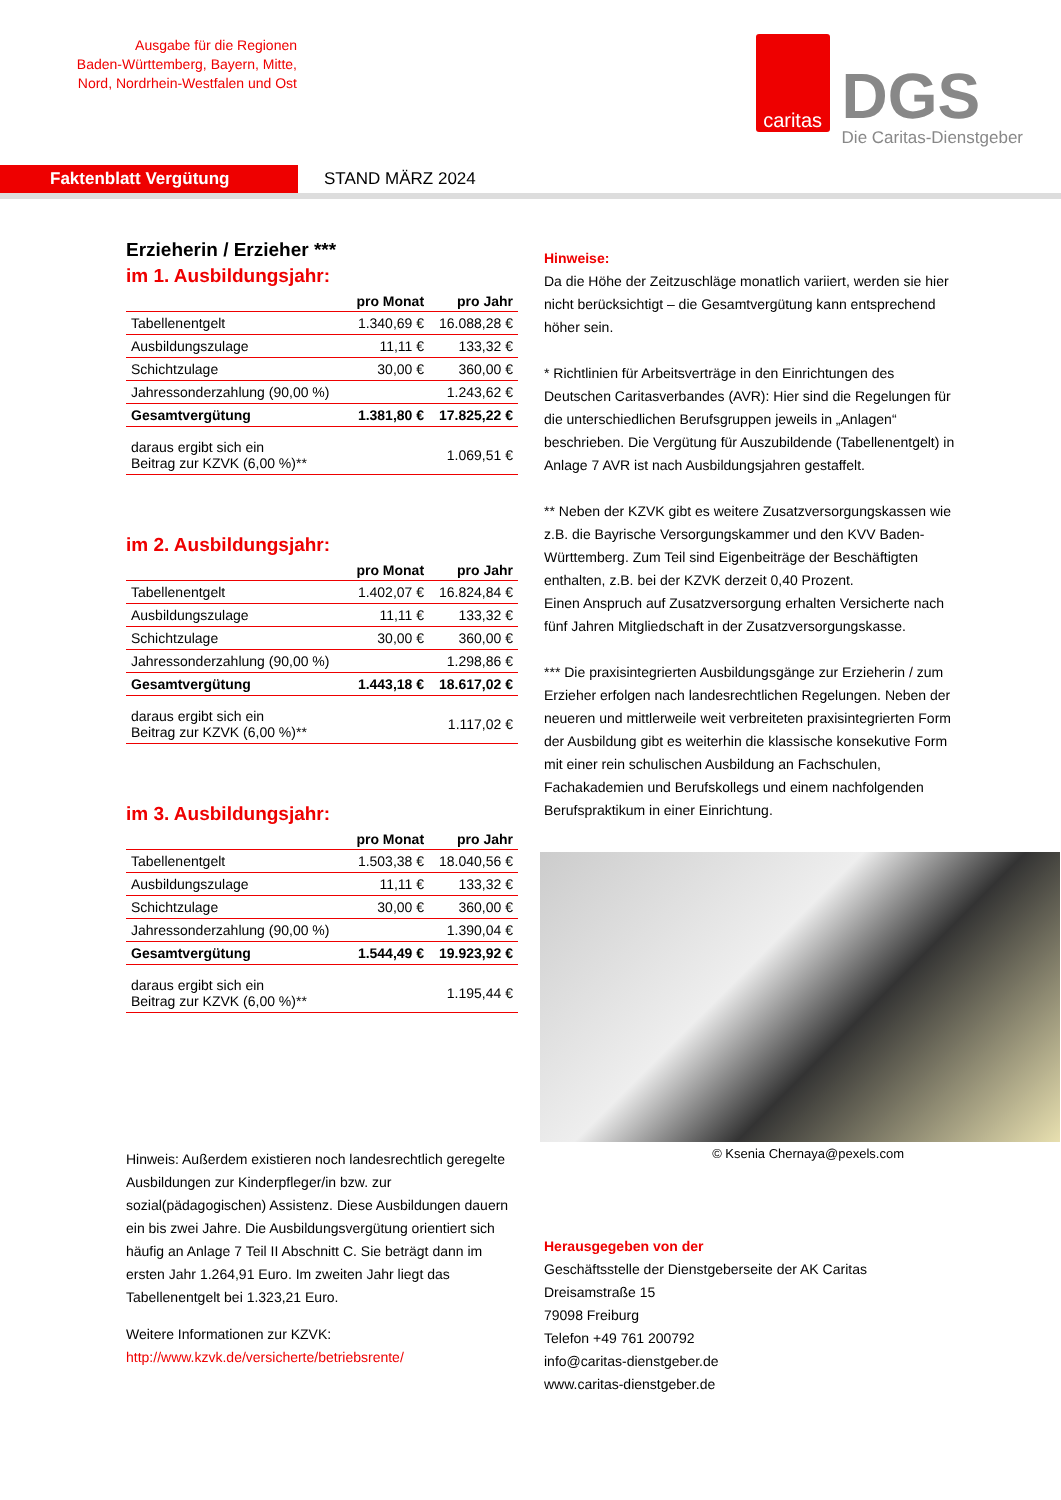Ausgabe für die Regionen
Baden-Württemberg, Bayern, Mitte,
Nord, Nordrhein-Westfalen und Ost
caritas
DGS
Die Caritas-Dienstgeber
Faktenblatt Vergütung
STAND MÄRZ 2024
Erzieherin / Erzieher ***
im 1. Ausbildungsjahr:
| | pro Monat | pro Jahr |
| --- | --- | --- |
| Tabellenentgelt | 1.340,69 € | 16.088,28 € |
| Ausbildungszulage | 11,11 € | 133,32 € |
| Schichtzulage | 30,00 € | 360,00 € |
| Jahressonderzahlung (90,00 %) | | 1.243,62 € |
| Gesamtvergütung | 1.381,80 € | 17.825,22 € |
| daraus ergibt sich ein Beitrag zur KZVK (6,00 %)** | | 1.069,51 € |
im 2. Ausbildungsjahr:
| | pro Monat | pro Jahr |
| --- | --- | --- |
| Tabellenentgelt | 1.402,07 € | 16.824,84 € |
| Ausbildungszulage | 11,11 € | 133,32 € |
| Schichtzulage | 30,00 € | 360,00 € |
| Jahressonderzahlung (90,00 %) | | 1.298,86 € |
| Gesamtvergütung | 1.443,18 € | 18.617,02 € |
| daraus ergibt sich ein Beitrag zur KZVK (6,00 %)** | | 1.117,02 € |
im 3. Ausbildungsjahr:
| | pro Monat | pro Jahr |
| --- | --- | --- |
| Tabellenentgelt | 1.503,38 € | 18.040,56 € |
| Ausbildungszulage | 11,11 € | 133,32 € |
| Schichtzulage | 30,00 € | 360,00 € |
| Jahressonderzahlung (90,00 %) | | 1.390,04 € |
| Gesamtvergütung | 1.544,49 € | 19.923,92 € |
| daraus ergibt sich ein Beitrag zur KZVK (6,00 %)** | | 1.195,44 € |
Hinweis: Außerdem existieren noch landesrechtlich geregelte Ausbildungen zur Kinderpfleger/in bzw. zur sozial(pädagogischen) Assistenz. Diese Ausbildungen dauern ein bis zwei Jahre. Die Ausbildungsvergütung orientiert sich häufig an Anlage 7 Teil II Abschnitt C. Sie beträgt dann im ersten Jahr 1.264,91 Euro. Im zweiten Jahr liegt das Tabellenentgelt bei 1.323,21 Euro.
Weitere Informationen zur KZVK:
http://www.kzvk.de/versicherte/betriebsrente/
Hinweise:
Da die Höhe der Zeitzuschläge monatlich variiert, werden sie hier nicht berücksichtigt – die Gesamtvergütung kann entsprechend höher sein.
* Richtlinien für Arbeitsverträge in den Einrichtungen des Deutschen Caritasverbandes (AVR): Hier sind die Regelungen für die unterschiedlichen Berufsgruppen jeweils in „Anlagen“ beschrieben. Die Vergütung für Auszubildende (Tabellenentgelt) in Anlage 7 AVR ist nach Ausbildungsjahren gestaffelt.
** Neben der KZVK gibt es weitere Zusatzversorgungskassen wie z.B. die Bayrische Versorgungskammer und den KVV Baden-Württemberg. Zum Teil sind Eigenbeiträge der Beschäftigten enthalten, z.B. bei der KZVK derzeit 0,40 Prozent.
Einen Anspruch auf Zusatzversorgung erhalten Versicherte nach fünf Jahren Mitgliedschaft in der Zusatzversorgungskasse.
*** Die praxisintegrierten Ausbildungsgänge zur Erzieherin / zum Erzieher erfolgen nach landesrechtlichen Regelungen. Neben der neueren und mittlerweile weit verbreiteten praxisintegrierten Form der Ausbildung gibt es weiterhin die klassische konsekutive Form mit einer rein schulischen Ausbildung an Fachschulen, Fachakademien und Berufskollegs und einem nachfolgenden Berufspraktikum in einer Einrichtung.
© Ksenia Chernaya@pexels.com
Herausgegeben von der
Geschäftsstelle der Dienstgeberseite der AK Caritas
Dreisamstraße 15
79098 Freiburg
Telefon +49 761 200792
info@caritas-dienstgeber.de
www.caritas-dienstgeber.de